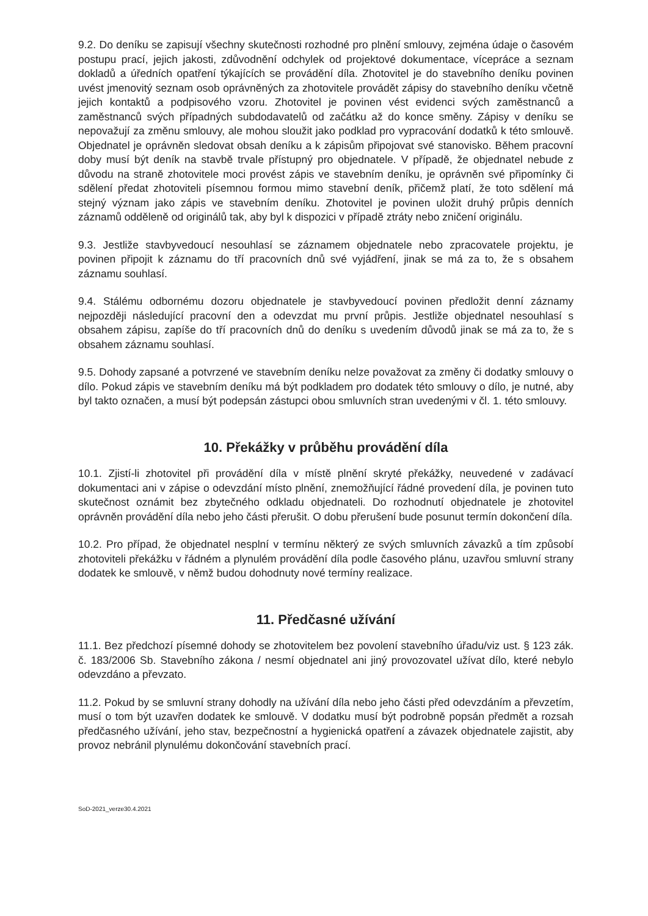9.2. Do deníku se zapisují všechny skutečnosti rozhodné pro plnění smlouvy, zejména údaje o časovém postupu prací, jejich jakosti, zdůvodnění odchylek od projektové dokumentace, vícepráce a seznam dokladů a úředních opatření týkajících se provádění díla. Zhotovitel je do stavebního deníku povinen uvést jmenovitý seznam osob oprávněných za zhotovitele provádět zápisy do stavebního deníku včetně jejich kontaktů a podpisového vzoru. Zhotovitel je povinen vést evidenci svých zaměstnanců a zaměstnanců svých případných subdodavatelů od začátku až do konce směny. Zápisy v deníku se nepovažují za změnu smlouvy, ale mohou sloužit jako podklad pro vypracování dodatků k této smlouvě. Objednatel je oprávněn sledovat obsah deníku a k zápisům připojovat své stanovisko. Během pracovní doby musí být deník na stavbě trvale přístupný pro objednatele. V případě, že objednatel nebude z důvodu na straně zhotovitele moci provést zápis ve stavebním deníku, je oprávněn své připomínky či sdělení předat zhotoviteli písemnou formou mimo stavební deník, přičemž platí, že toto sdělení má stejný význam jako zápis ve stavebním deníku. Zhotovitel je povinen uložit druhý průpis denních záznamů odděleně od originálů tak, aby byl k dispozici v případě ztráty nebo zničení originálu.
9.3. Jestliže stavbyvedoucí nesouhlasí se záznamem objednatele nebo zpracovatele projektu, je povinen připojit k záznamu do tří pracovních dnů své vyjádření, jinak se má za to, že s obsahem záznamu souhlasí.
9.4. Stálému odbornému dozoru objednatele je stavbyvedoucí povinen předložit denní záznamy nejpozději následující pracovní den a odevzdat mu první průpis. Jestliže objednatel nesouhlasí s obsahem zápisu, zapíše do tří pracovních dnů do deníku s uvedením důvodů jinak se má za to, že s obsahem záznamu souhlasí.
9.5. Dohody zapsané a potvrzené ve stavebním deníku nelze považovat za změny či dodatky smlouvy o dílo. Pokud zápis ve stavebním deníku má být podkladem pro dodatek této smlouvy o dílo, je nutné, aby byl takto označen, a musí být podepsán zástupci obou smluvních stran uvedenými v čl. 1. této smlouvy.
10. Překážky v průběhu provádění díla
10.1. Zjistí-li zhotovitel při provádění díla v místě plnění skryté překážky, neuvedené v zadávací dokumentaci ani v zápise o odevzdání místo plnění, znemožňující řádné provedení díla, je povinen tuto skutečnost oznámit bez zbytečného odkladu objednateli. Do rozhodnutí objednatele je zhotovitel oprávněn provádění díla nebo jeho části přerušit. O dobu přerušení bude posunut termín dokončení díla.
10.2. Pro případ, že objednatel nesplní v termínu některý ze svých smluvních závazků a tím způsobí zhotoviteli překážku v řádném a plynulém provádění díla podle časového plánu, uzavřou smluvní strany dodatek ke smlouvě, v němž budou dohodnuty nové termíny realizace.
11. Předčasné užívání
11.1. Bez předchozí písemné dohody se zhotovitelem bez povolení stavebního úřadu/viz ust. § 123 zák. č. 183/2006 Sb. Stavebního zákona / nesmí objednatel ani jiný provozovatel užívat dílo, které nebylo odevzdáno a převzato.
11.2. Pokud by se smluvní strany dohodly na užívání díla nebo jeho části před odevzdáním a převzetím, musí o tom být uzavřen dodatek ke smlouvě. V dodatku musí být podrobně popsán předmět a rozsah předčasného užívání, jeho stav, bezpečnostní a hygienická opatření a závazek objednatele zajistit, aby provoz nebránil plynulému dokončování stavebních prací.
SoD-2021_verze30.4.2021